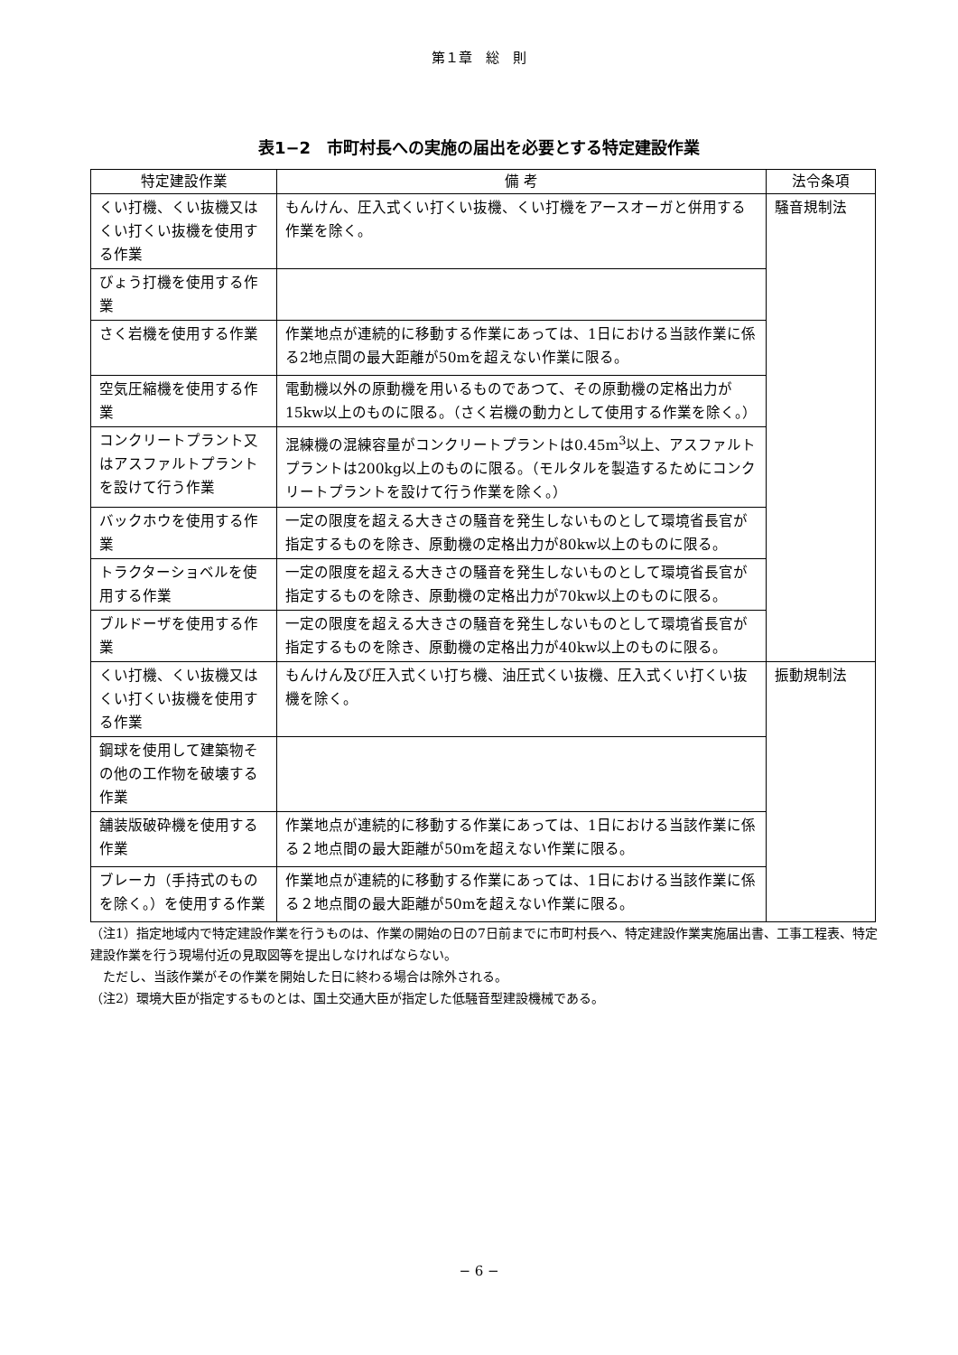第１章　総　則
表1−2　市町村長への実施の届出を必要とする特定建設作業
| 特定建設作業 | 備 考 | 法令条項 |
| --- | --- | --- |
| くい打機、くい抜機又はくい打くい抜機を使用する作業 | もんけん、圧入式くい打くい抜機、くい打機をアースオーガと併用する作業を除く。 | 騒音規制法 |
| びょう打機を使用する作業 | | |
| さく岩機を使用する作業 | 作業地点が連続的に移動する作業にあっては、1日における当該作業に係る2地点間の最大距離が50mを超えない作業に限る。 | |
| 空気圧縮機を使用する作業 | 電動機以外の原動機を用いるものであつて、その原動機の定格出力が15kw以上のものに限る。（さく岩機の動力として使用する作業を除く。） | |
| コンクリートプラント又はアスファルトプラントを設けて行う作業 | 混練機の混練容量がコンクリートプラントは0.45m<sup>3</sup>以上、アスファルトプラントは200kg以上のものに限る。（モルタルを製造するためにコンクリートプラントを設けて行う作業を除く。） | |
| バックホウを使用する作業 | 一定の限度を超える大きさの騒音を発生しないものとして環境省長官が指定するものを除き、原動機の定格出力が80kw以上のものに限る。 | |
| トラクターショベルを使用する作業 | 一定の限度を超える大きさの騒音を発生しないものとして環境省長官が指定するものを除き、原動機の定格出力が70kw以上のものに限る。 | |
| ブルドーザを使用する作業 | 一定の限度を超える大きさの騒音を発生しないものとして環境省長官が指定するものを除き、原動機の定格出力が40kw以上のものに限る。 | |
| くい打機、くい抜機又はくい打くい抜機を使用する作業 | もんけん及び圧入式くい打ち機、油圧式くい抜機、圧入式くい打くい抜機を除く。 | 振動規制法 |
| 鋼球を使用して建築物その他の工作物を破壊する作業 | | |
| 舗装版破砕機を使用する作業 | 作業地点が連続的に移動する作業にあっては、1日における当該作業に係る２地点間の最大距離が50mを超えない作業に限る。 | |
| ブレーカ（手持式のものを除く。）を使用する作業 | 作業地点が連続的に移動する作業にあっては、1日における当該作業に係る２地点間の最大距離が50mを超えない作業に限る。 | |
（注1）指定地域内で特定建設作業を行うものは、作業の開始の日の7日前までに市町村長へ、特定建設作業実施届出書、工事工程表、特定建設作業を行う現場付近の見取図等を提出しなければならない。
　ただし、当該作業がその作業を開始した日に終わる場合は除外される。
（注2）環境大臣が指定するものとは、国土交通大臣が指定した低騒音型建設機械である。
− 6 −